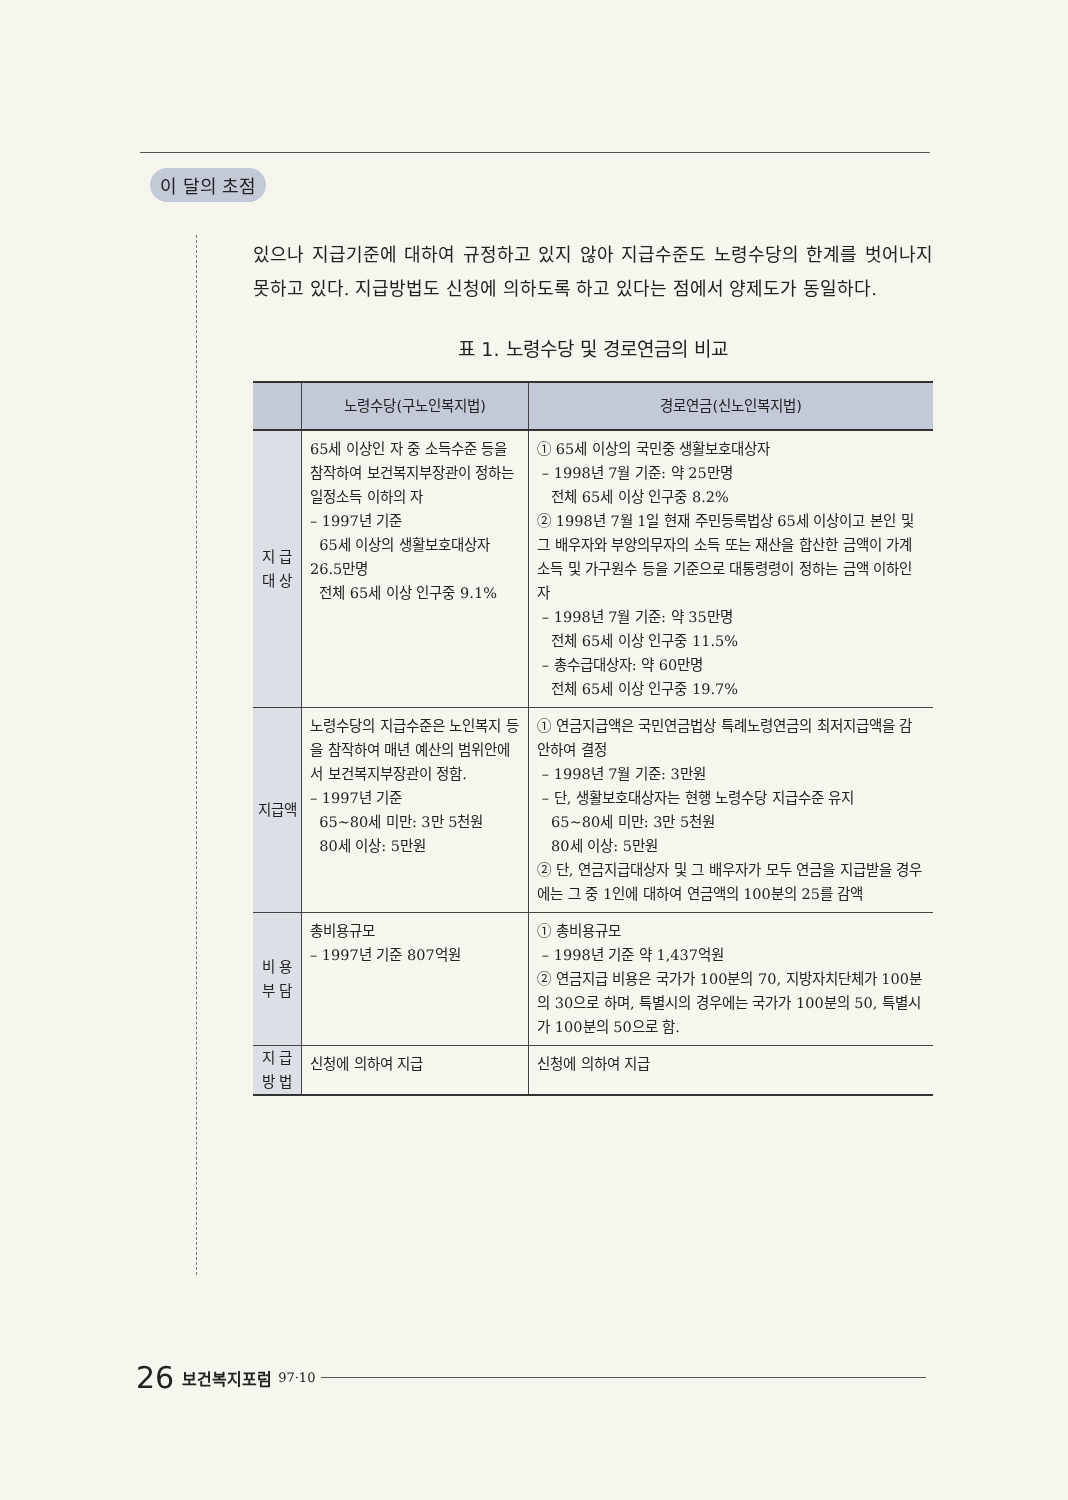이 달의 초점
있으나 지급기준에 대하여 규정하고 있지 않아 지급수준도 노령수당의 한계를 벗어나지 못하고 있다. 지급방법도 신청에 의하도록 하고 있다는 점에서 양제도가 동일하다.
표 1. 노령수당 및 경로연금의 비교
| | 노령수당(구노인복지법) | 경로연금(신노인복지법) |
| --- | --- | --- |
| 지 급 대 상 | 65세 이상인 자 중 소득수준 등을 참작하여 보건복지부장관이 정하는 일정소득 이하의 자 – 1997년 기준 65세 이상의 생활보호대상자 26.5만명 전체 65세 이상 인구중 9.1% | ① 65세 이상의 국민중 생활보호대상자 – 1998년 7월 기준: 약 25만명 전체 65세 이상 인구중 8.2% ② 1998년 7월 1일 현재 주민등록법상 65세 이상이고 본인 및 그 배우자와 부양의무자의 소득 또는 재산을 합산한 금액이 가계소득 및 가구원수 등을 기준으로 대통령령이 정하는 금액 이하인 자 – 1998년 7월 기준: 약 35만명 전체 65세 이상 인구중 11.5% – 총수급대상자: 약 60만명 전체 65세 이상 인구중 19.7% |
| 지급액 | 노령수당의 지급수준은 노인복지 등을 참작하여 매년 예산의 범위안에서 보건복지부장관이 정함. – 1997년 기준 65~80세 미만: 3만 5천원 80세 이상: 5만원 | ① 연금지급액은 국민연금법상 특례노령연금의 최저지급액을 감안하여 결정 – 1998년 7월 기준: 3만원 – 단, 생활보호대상자는 현행 노령수당 지급수준 유지 65~80세 미만: 3만 5천원 80세 이상: 5만원 ② 단, 연금지급대상자 및 그 배우자가 모두 연금을 지급받을 경우에는 그 중 1인에 대하여 연금액의 100분의 25를 감액 |
| 비 용 부 담 | 총비용규모 – 1997년 기준 807억원 | ① 총비용규모 – 1998년 기준 약 1,437억원 ② 연금지급 비용은 국가가 100분의 70, 지방자치단체가 100분의 30으로 하며, 특별시의 경우에는 국가가 100분의 50, 특별시가 100분의 50으로 함. |
| 지 급 방 법 | 신청에 의하여 지급 | 신청에 의하여 지급 |
26 보건복지포럼 97·10